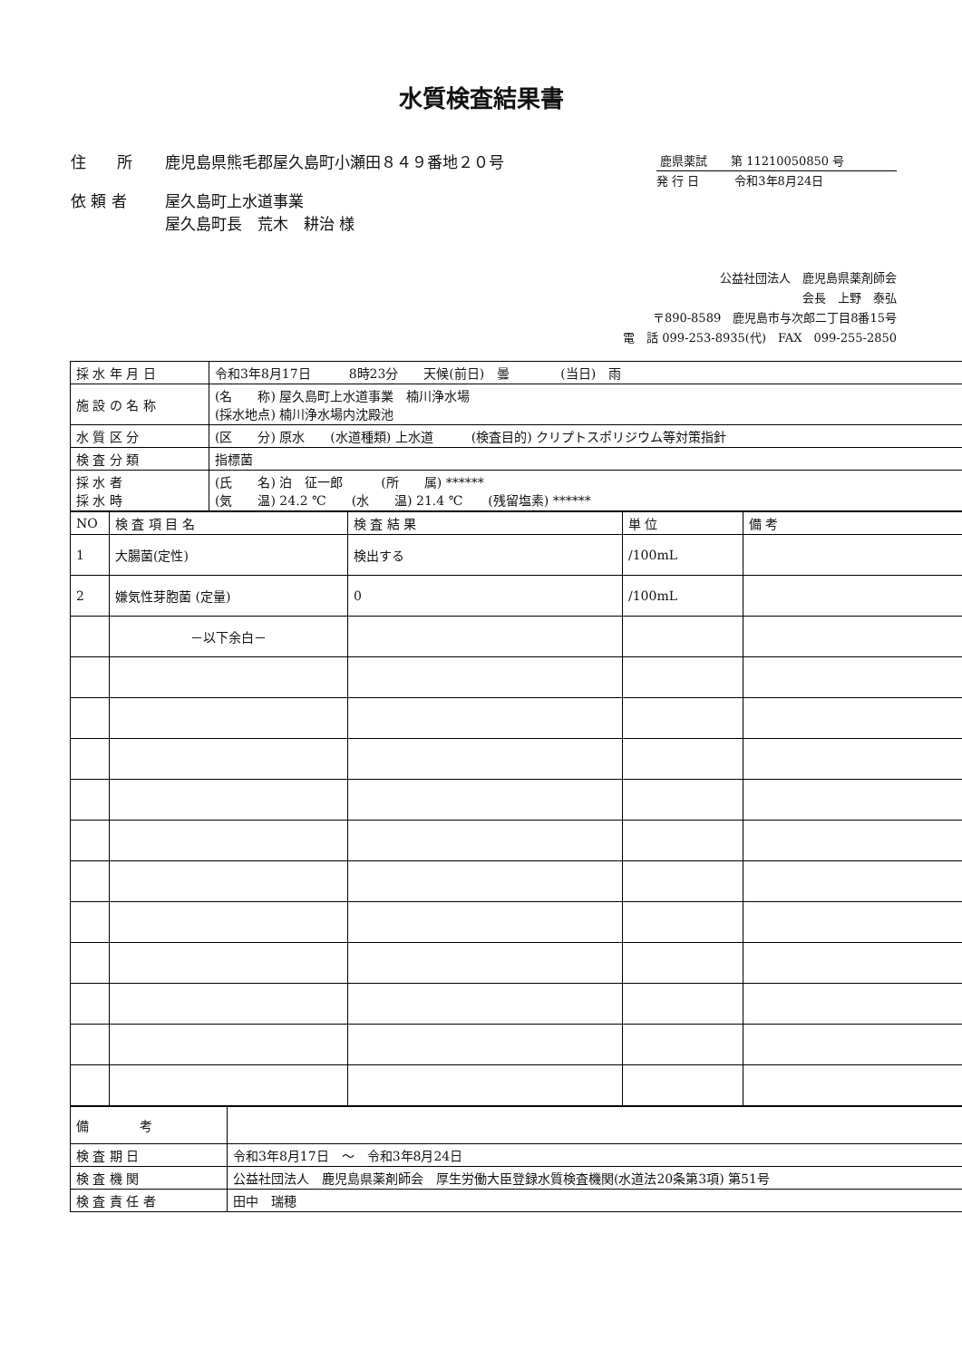水質検査結果書
住　　所 鹿児島県熊毛郡屋久島町小瀬田８４９番地２０号
依 頼 者 屋久島町上水道事業
屋久島町長　荒木　耕治 様
鹿県薬試　　第 11210050850 号
発 行 日　　　令和3年8月24日
公益社団法人　鹿児島県薬剤師会
会長　上野　泰弘
〒890-8589　鹿児島市与次郎二丁目8番15号
電　話 099-253-8935(代)　FAX　099-255-2850
| 採 水 年 月 日 | 令和3年8月17日 8時23分 天候(前日) 曇 (当日) 雨 |
| 施 設 の 名 称 | (名 称) 屋久島町上水道事業 楠川浄水場 (採水地点) 楠川浄水場内沈殿池 |
| 水 質 区 分 | (区 分) 原水 (水道種類) 上水道 (検査目的) クリプトスポリジウム等対策指針 |
| 検 査 分 類 | 指標菌 |
| 採 水 者 採 水 時 | (氏 名) 泊 征一郎 (所 属) ****** (気 温) 24.2 ℃ (水 温) 21.4 ℃ (残留塩素) ****** |
| NO | 検 査 項 目 名 | 検 査 結 果 | 単 位 | 備 考 |
| --- | --- | --- | --- | --- |
| 1 | 大腸菌(定性) | 検出する | /100mL | |
| 2 | 嫌気性芽胞菌 (定量) | 0 | /100mL | |
| | －以下余白－ | | | |
| 備 考 | |
| 検 査 期 日 | 令和3年8月17日 ～ 令和3年8月24日 |
| 検 査 機 関 | 公益社団法人 鹿児島県薬剤師会 厚生労働大臣登録水質検査機関(水道法20条第3項) 第51号 |
| 検 査 責 任 者 | 田中 瑞穂 |